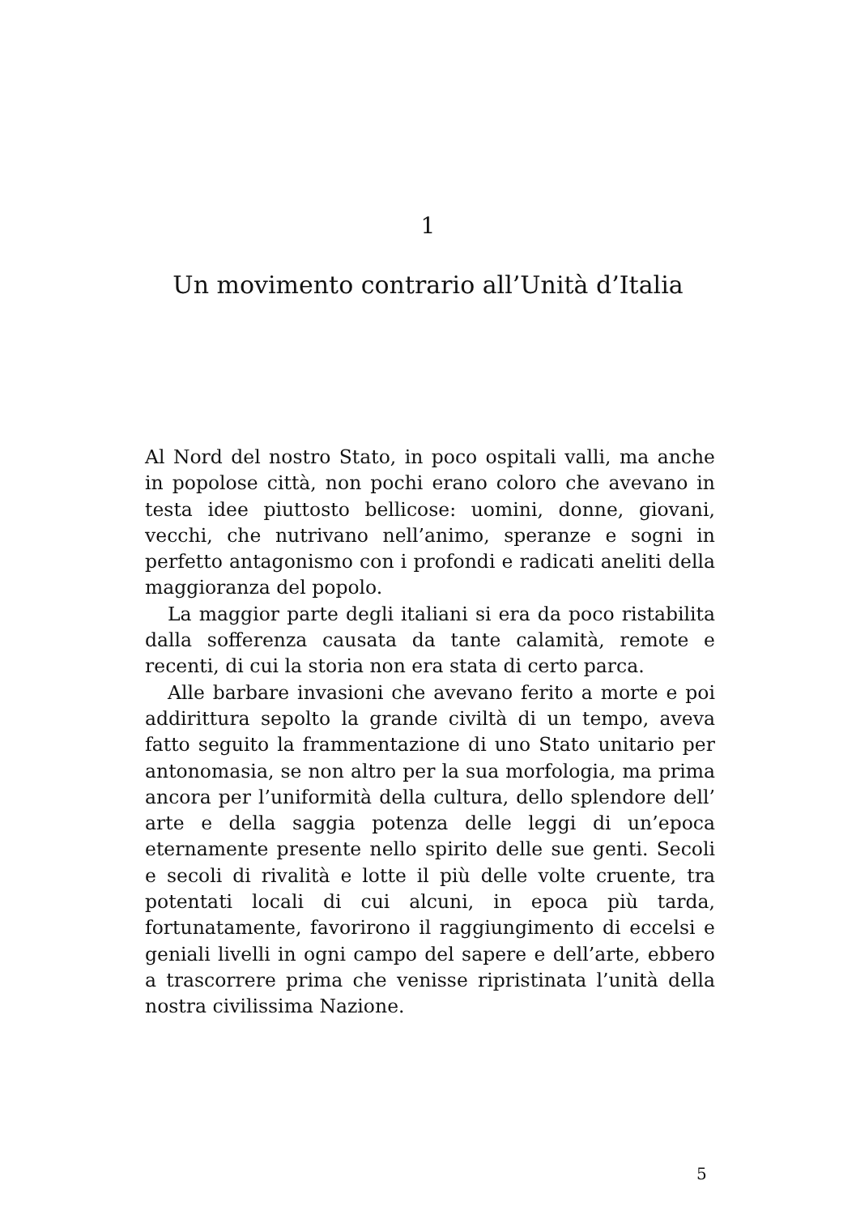1
Un movimento contrario all’Unità d’Italia
Al Nord del nostro Stato, in poco ospitali valli, ma anche in popolose città, non pochi erano coloro che avevano in testa idee piuttosto bellicose: uomini, donne, giovani, vecchi, che nutrivano nell’animo, speranze e sogni in perfetto antagonismo con i profondi e radicati aneliti della maggioranza del popolo.
La maggior parte degli italiani si era da poco ristabilita dalla sofferenza causata da tante calamità, remote e recenti, di cui la storia non era stata di certo parca.
Alle barbare invasioni che avevano ferito a morte e poi addirittura sepolto la grande civiltà di un tempo, aveva fatto seguito la frammentazione di uno Stato unitario per antonomasia, se non altro per la sua morfologia, ma prima ancora per l’uniformità della cultura, dello splendore dell’ arte e della saggia potenza delle leggi di un’epoca eternamente presente nello spirito delle sue genti. Secoli e secoli di rivalità e lotte il più delle volte cruente, tra potentati locali di cui alcuni, in epoca più tarda, fortunatamente, favorirono il raggiungimento di eccelsi e geniali livelli in ogni campo del sapere e dell’arte, ebbero a trascorrere prima che venisse ripristinata l’unità della nostra civilissima Nazione.
5